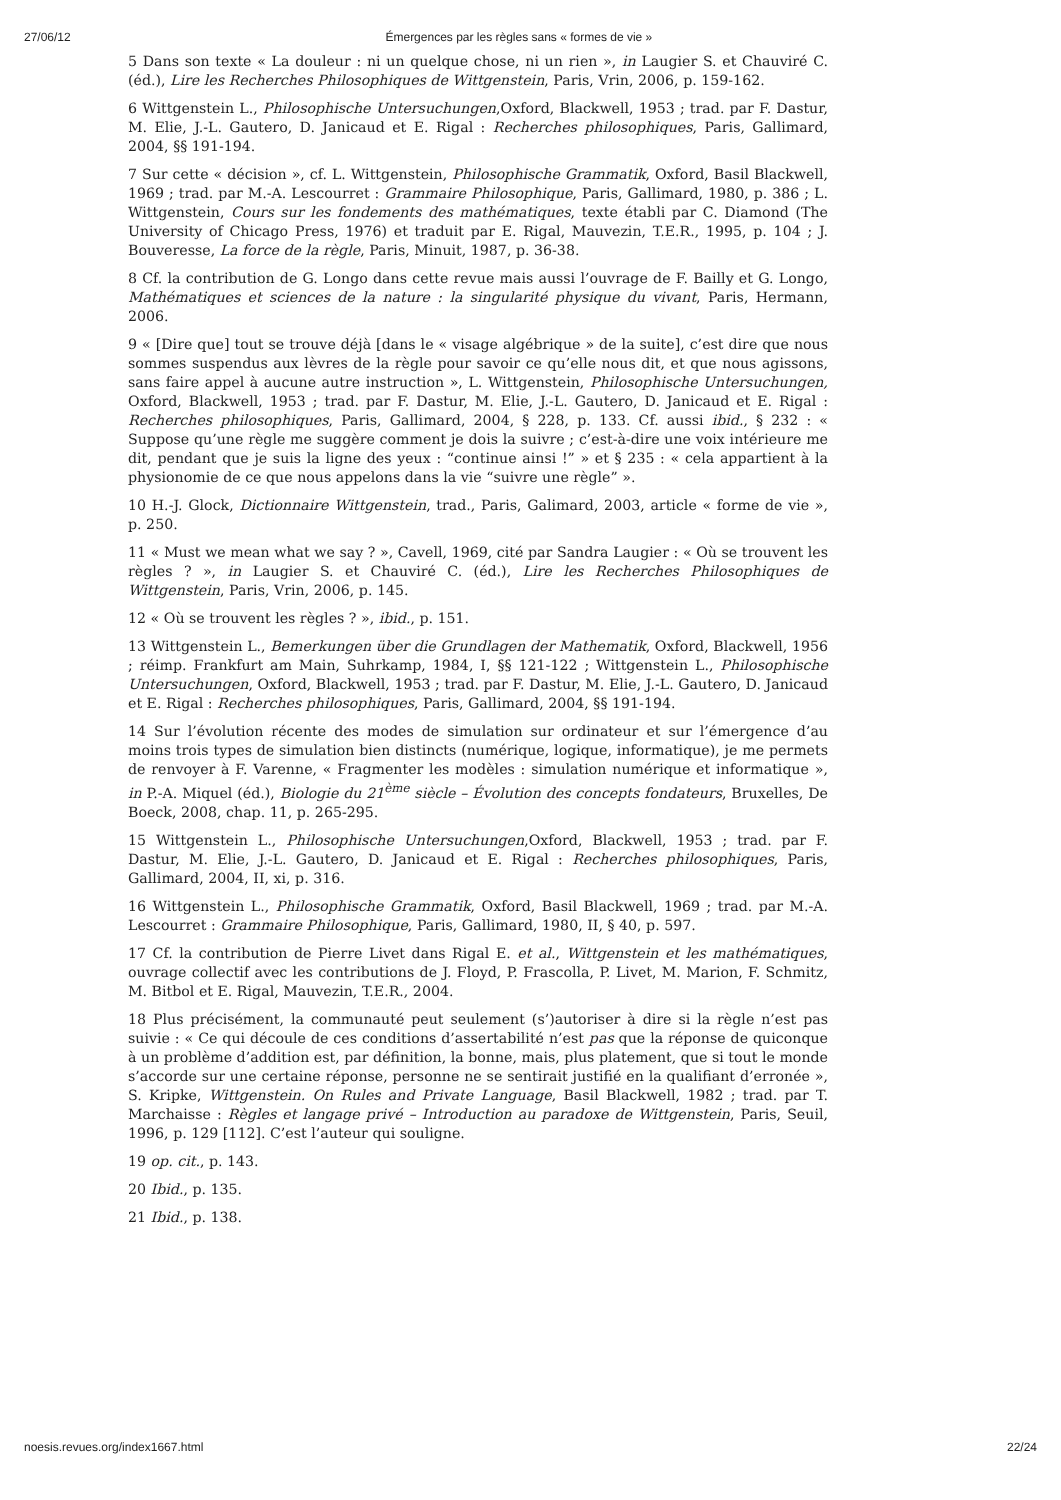27/06/12 Émergences par les règles sans « formes de vie »
5 Dans son texte « La douleur : ni un quelque chose, ni un rien », in Laugier S. et Chauviré C. (éd.), Lire les Recherches Philosophiques de Wittgenstein, Paris, Vrin, 2006, p. 159-162.
6 Wittgenstein L., Philosophische Untersuchungen,Oxford, Blackwell, 1953 ; trad. par F. Dastur, M. Elie, J.-L. Gautero, D. Janicaud et E. Rigal : Recherches philosophiques, Paris, Gallimard, 2004, §§ 191-194.
7 Sur cette « décision », cf. L. Wittgenstein, Philosophische Grammatik, Oxford, Basil Blackwell, 1969 ; trad. par M.-A. Lescourret : Grammaire Philosophique, Paris, Gallimard, 1980, p. 386 ; L. Wittgenstein, Cours sur les fondements des mathématiques, texte établi par C. Diamond (The University of Chicago Press, 1976) et traduit par E. Rigal, Mauvezin, T.E.R., 1995, p. 104 ; J. Bouveresse, La force de la règle, Paris, Minuit, 1987, p. 36-38.
8 Cf. la contribution de G. Longo dans cette revue mais aussi l’ouvrage de F. Bailly et G. Longo, Mathématiques et sciences de la nature : la singularité physique du vivant, Paris, Hermann, 2006.
9 « [Dire que] tout se trouve déjà [dans le « visage algébrique » de la suite], c’est dire que nous sommes suspendus aux lèvres de la règle pour savoir ce qu’elle nous dit, et que nous agissons, sans faire appel à aucune autre instruction », L. Wittgenstein, Philosophische Untersuchungen, Oxford, Blackwell, 1953 ; trad. par F. Dastur, M. Elie, J.-L. Gautero, D. Janicaud et E. Rigal : Recherches philosophiques, Paris, Gallimard, 2004, § 228, p. 133. Cf. aussi ibid., § 232 : « Suppose qu’une règle me suggère comment je dois la suivre ; c’est-à-dire une voix intérieure me dit, pendant que je suis la ligne des yeux : “continue ainsi !” » et § 235 : « cela appartient à la physionomie de ce que nous appelons dans la vie “suivre une règle” ».
10 H.-J. Glock, Dictionnaire Wittgenstein, trad., Paris, Galimard, 2003, article « forme de vie », p. 250.
11 « Must we mean what we say ? », Cavell, 1969, cité par Sandra Laugier : « Où se trouvent les règles ? », in Laugier S. et Chauviré C. (éd.), Lire les Recherches Philosophiques de Wittgenstein, Paris, Vrin, 2006, p. 145.
12 « Où se trouvent les règles ? », ibid., p. 151.
13 Wittgenstein L., Bemerkungen über die Grundlagen der Mathematik, Oxford, Blackwell, 1956 ; réimp. Frankfurt am Main, Suhrkamp, 1984, I, §§ 121-122 ; Wittgenstein L., Philosophische Untersuchungen, Oxford, Blackwell, 1953 ; trad. par F. Dastur, M. Elie, J.-L. Gautero, D. Janicaud et E. Rigal : Recherches philosophiques, Paris, Gallimard, 2004, §§ 191-194.
14 Sur l’évolution récente des modes de simulation sur ordinateur et sur l’émergence d’au moins trois types de simulation bien distincts (numérique, logique, informatique), je me permets de renvoyer à F. Varenne, « Fragmenter les modèles : simulation numérique et informatique », in P.-A. Miquel (éd.), Biologie du 21<sup>ème</sup> siècle – Évolution des concepts fondateurs, Bruxelles, De Boeck, 2008, chap. 11, p. 265-295.
15 Wittgenstein L., Philosophische Untersuchungen,Oxford, Blackwell, 1953 ; trad. par F. Dastur, M. Elie, J.-L. Gautero, D. Janicaud et E. Rigal : Recherches philosophiques, Paris, Gallimard, 2004, II, xi, p. 316.
16 Wittgenstein L., Philosophische Grammatik, Oxford, Basil Blackwell, 1969 ; trad. par M.-A. Lescourret : Grammaire Philosophique, Paris, Gallimard, 1980, II, § 40, p. 597.
17 Cf. la contribution de Pierre Livet dans Rigal E. et al., Wittgenstein et les mathématiques, ouvrage collectif avec les contributions de J. Floyd, P. Frascolla, P. Livet, M. Marion, F. Schmitz, M. Bitbol et E. Rigal, Mauvezin, T.E.R., 2004.
18 Plus précisément, la communauté peut seulement (s’)autoriser à dire si la règle n’est pas suivie : « Ce qui découle de ces conditions d’assertabilité n’est pas que la réponse de quiconque à un problème d’addition est, par définition, la bonne, mais, plus platement, que si tout le monde s’accorde sur une certaine réponse, personne ne se sentirait justifié en la qualifiant d’erronée », S. Kripke, Wittgenstein. On Rules and Private Language, Basil Blackwell, 1982 ; trad. par T. Marchaisse : Règles et langage privé – Introduction au paradoxe de Wittgenstein, Paris, Seuil, 1996, p. 129 [112]. C’est l’auteur qui souligne.
19 op. cit., p. 143.
20 Ibid., p. 135.
21 Ibid., p. 138.
noesis.revues.org/index1667.html 22/24